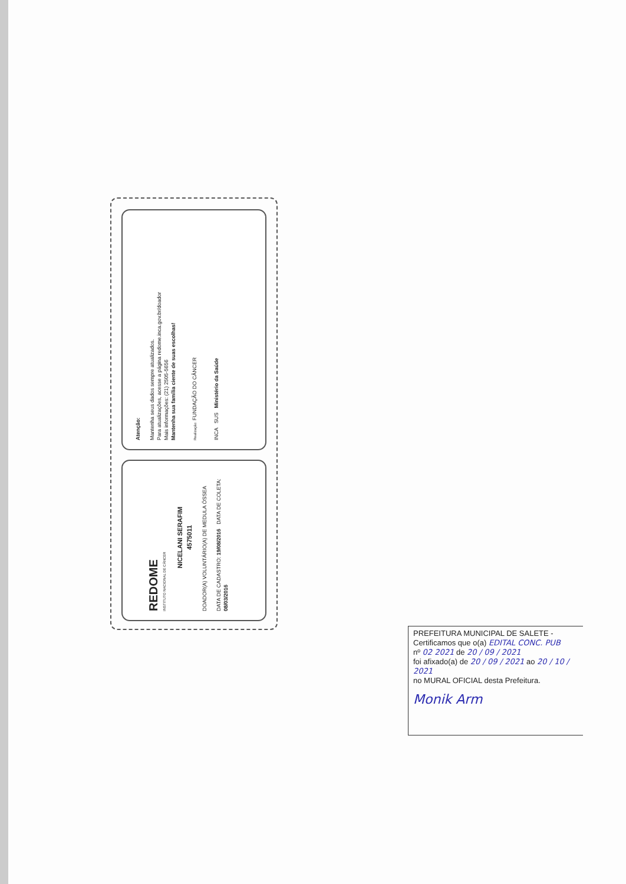Atenção:
Mantenha seus dados sempre atualizados.
Para atualizações, acesse a página redome.inca.gov.br/doador
Mais informações: (21) 2505-5656
Mantenha sua família ciente de suas escolhas!
Realização: FUNDAÇÃO DO CÂNCER
INCA SUS Ministério da Saúde
REDOME
INSTITUTO NACIONAL DE CÂNCER
NICELANI SERAFIM
4575011
DOADOR(A) VOLUNTÁRIO(A) DE MEDULA ÓSSEA
DATA DE CADASTRO: 19/08/2016 DATA DE COLETA: 08/03/2016
PREFEITURA MUNICIPAL DE SALETE -
Certificamos que o(a) EDITAL CONC. PUB
nº 02 2021 de 20 / 09 / 2021
foi afixado(a) de 20 / 09 / 2021 ao 20 / 10 / 2021
no MURAL OFICIAL desta Prefeitura.
Monik Arm